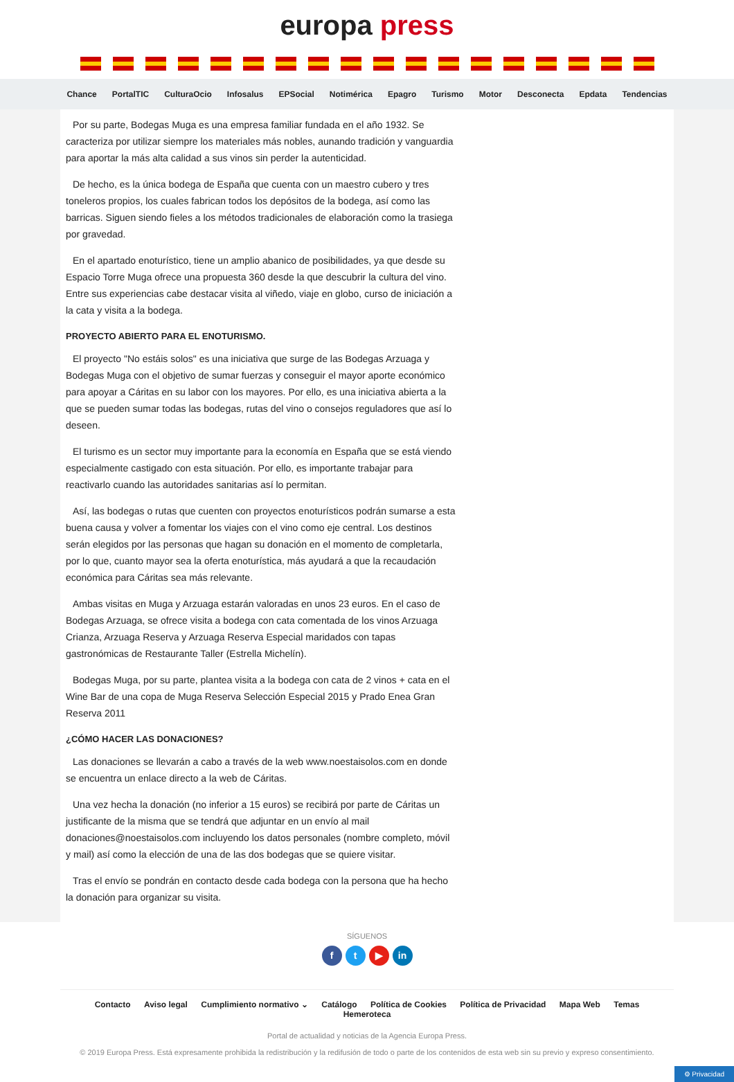europa press
Chance PortalTIC CulturaOcio Infosalus EPSocial Notimérica Epagro Turismo Motor Desconecta Epdata Tendencias
Por su parte, Bodegas Muga es una empresa familiar fundada en el año 1932. Se caracteriza por utilizar siempre los materiales más nobles, aunando tradición y vanguardia para aportar la más alta calidad a sus vinos sin perder la autenticidad.
De hecho, es la única bodega de España que cuenta con un maestro cubero y tres toneleros propios, los cuales fabrican todos los depósitos de la bodega, así como las barricas. Siguen siendo fieles a los métodos tradicionales de elaboración como la trasiega por gravedad.
En el apartado enoturístico, tiene un amplio abanico de posibilidades, ya que desde su Espacio Torre Muga ofrece una propuesta 360 desde la que descubrir la cultura del vino. Entre sus experiencias cabe destacar visita al viñedo, viaje en globo, curso de iniciación a la cata y visita a la bodega.
PROYECTO ABIERTO PARA EL ENOTURISMO.
El proyecto "No estáis solos" es una iniciativa que surge de las Bodegas Arzuaga y Bodegas Muga con el objetivo de sumar fuerzas y conseguir el mayor aporte económico para apoyar a Cáritas en su labor con los mayores. Por ello, es una iniciativa abierta a la que se pueden sumar todas las bodegas, rutas del vino o consejos reguladores que así lo deseen.
El turismo es un sector muy importante para la economía en España que se está viendo especialmente castigado con esta situación. Por ello, es importante trabajar para reactivarlo cuando las autoridades sanitarias así lo permitan.
Así, las bodegas o rutas que cuenten con proyectos enoturísticos podrán sumarse a esta buena causa y volver a fomentar los viajes con el vino como eje central. Los destinos serán elegidos por las personas que hagan su donación en el momento de completarla, por lo que, cuanto mayor sea la oferta enoturística, más ayudará a que la recaudación económica para Cáritas sea más relevante.
Ambas visitas en Muga y Arzuaga estarán valoradas en unos 23 euros. En el caso de Bodegas Arzuaga, se ofrece visita a bodega con cata comentada de los vinos Arzuaga Crianza, Arzuaga Reserva y Arzuaga Reserva Especial maridados con tapas gastronómicas de Restaurante Taller (Estrella Michelín).
Bodegas Muga, por su parte, plantea visita a la bodega con cata de 2 vinos + cata en el Wine Bar de una copa de Muga Reserva Selección Especial 2015 y Prado Enea Gran Reserva 2011
¿CÓMO HACER LAS DONACIONES?
Las donaciones se llevarán a cabo a través de la web www.noestaisolos.com en donde se encuentra un enlace directo a la web de Cáritas.
Una vez hecha la donación (no inferior a 15 euros) se recibirá por parte de Cáritas un justificante de la misma que se tendrá que adjuntar en un envío al mail donaciones@noestaisolos.com incluyendo los datos personales (nombre completo, móvil y mail) así como la elección de una de las dos bodegas que se quiere visitar.
Tras el envío se pondrán en contacto desde cada bodega con la persona que ha hecho la donación para organizar su visita.
SÍGUENOS
f t ▶ in
Contacto Aviso legal Cumplimiento normativo ⌄ Catálogo Política de Cookies Política de Privacidad Mapa Web Temas Hemeroteca
Portal de actualidad y noticias de la Agencia Europa Press.
© 2019 Europa Press. Está expresamente prohibida la redistribución y la redifusión de todo o parte de los contenidos de esta web sin su previo y expreso consentimiento.
⚙ Privacidad